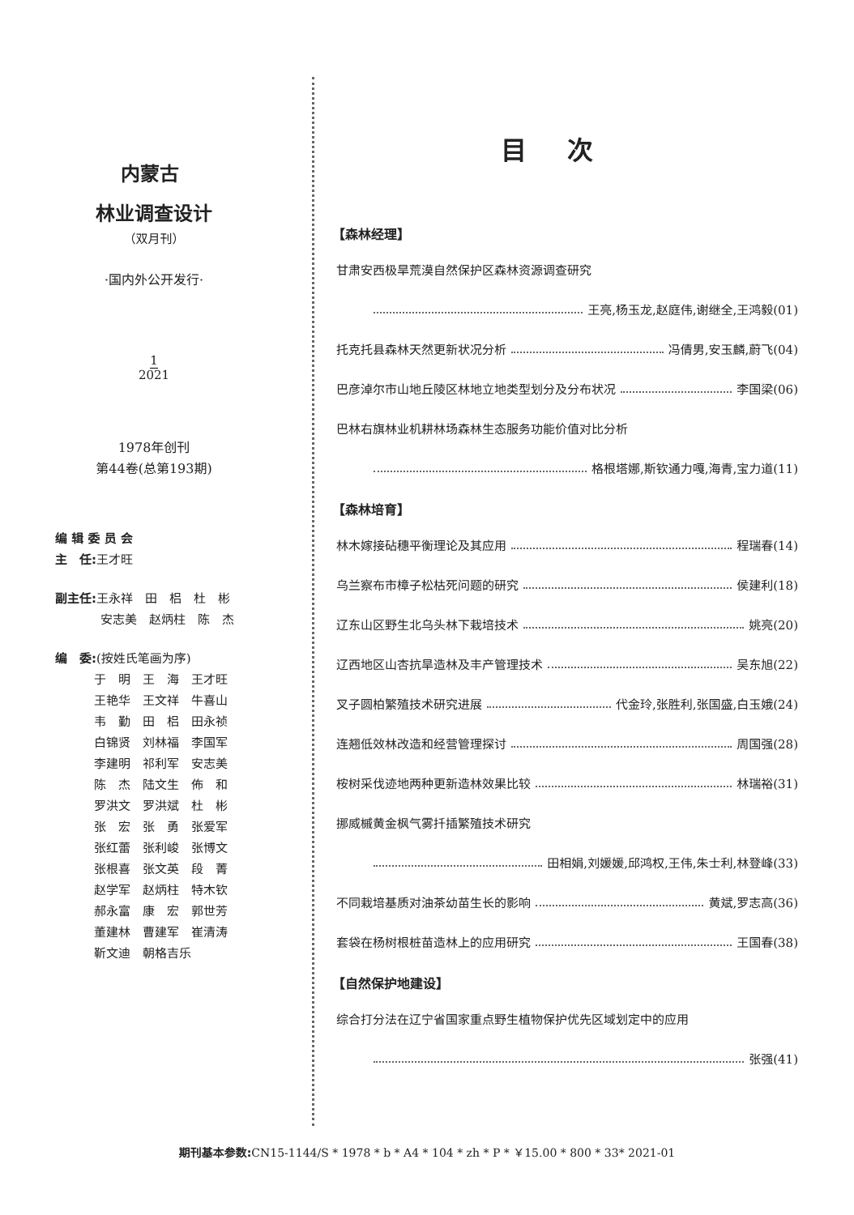内蒙古
林业调查设计
（双月刊）
·国内外公开发行·
1
2021
1978年创刊
第44卷(总第193期)
编 辑 委 员 会
主　任: 王才旺
副主任: 王永祥　田　梠　杜　彬
安志美　赵炳柱　陈　杰
编　委:(按姓氏笔画为序)
于　明　王　海　王才旺
王艳华　王文祥　牛喜山
韦　勤　田　梠　田永祯
白锦贤　刘林福　李国军
李建明　祁利军　安志美
陈　杰　陆文生　佈　和
罗洪文　罗洪斌　杜　彬
张　宏　张　勇　张爱军
张红蕾　张利峻　张博文
张根喜　张文英　段　菁
赵学军　赵炳柱　特木钦
郝永富　康　宏　郭世芳
董建林　曹建军　崔清涛
靳文迪　朝格吉乐
目次
【森林经理】
甘肃安西极旱荒漠自然保护区森林资源调查研究
王亮,杨玉龙,赵庭伟,谢继全,王鸿毅(01)
托克托县森林天然更新状况分析 冯倩男,安玉麟,蔚飞(04)
巴彦淖尔市山地丘陵区林地立地类型划分及分布状况 李国梁(06)
巴林右旗林业机耕林场森林生态服务功能价值对比分析
格根塔娜,斯钦通力嘎,海青,宝力道(11)
【森林培育】
林木嫁接砧穗平衡理论及其应用 程瑞春(14)
乌兰察布市樟子松枯死问题的研究 侯建利(18)
辽东山区野生北乌头林下栽培技术 姚亮(20)
辽西地区山杏抗旱造林及丰产管理技术 吴东旭(22)
叉子圆柏繁殖技术研究进展 代金玲,张胜利,张国盛,白玉娥(24)
连翘低效林改造和经营管理探讨 周国强(28)
桉树采伐迹地两种更新造林效果比较 林瑞裕(31)
挪威槭黄金枫气雾扦插繁殖技术研究
田相娟,刘媛媛,邱鸿权,王伟,朱士利,林登峰(33)
不同栽培基质对油茶幼苗生长的影响 黄斌,罗志高(36)
套袋在杨树根桩苗造林上的应用研究 王国春(38)
【自然保护地建设】
综合打分法在辽宁省国家重点野生植物保护优先区域划定中的应用
张强(41)
期刊基本参数: CN15-1144/S * 1978 * b * A4 * 104 * zh * P * ￥15.00 * 800 * 33* 2021-01